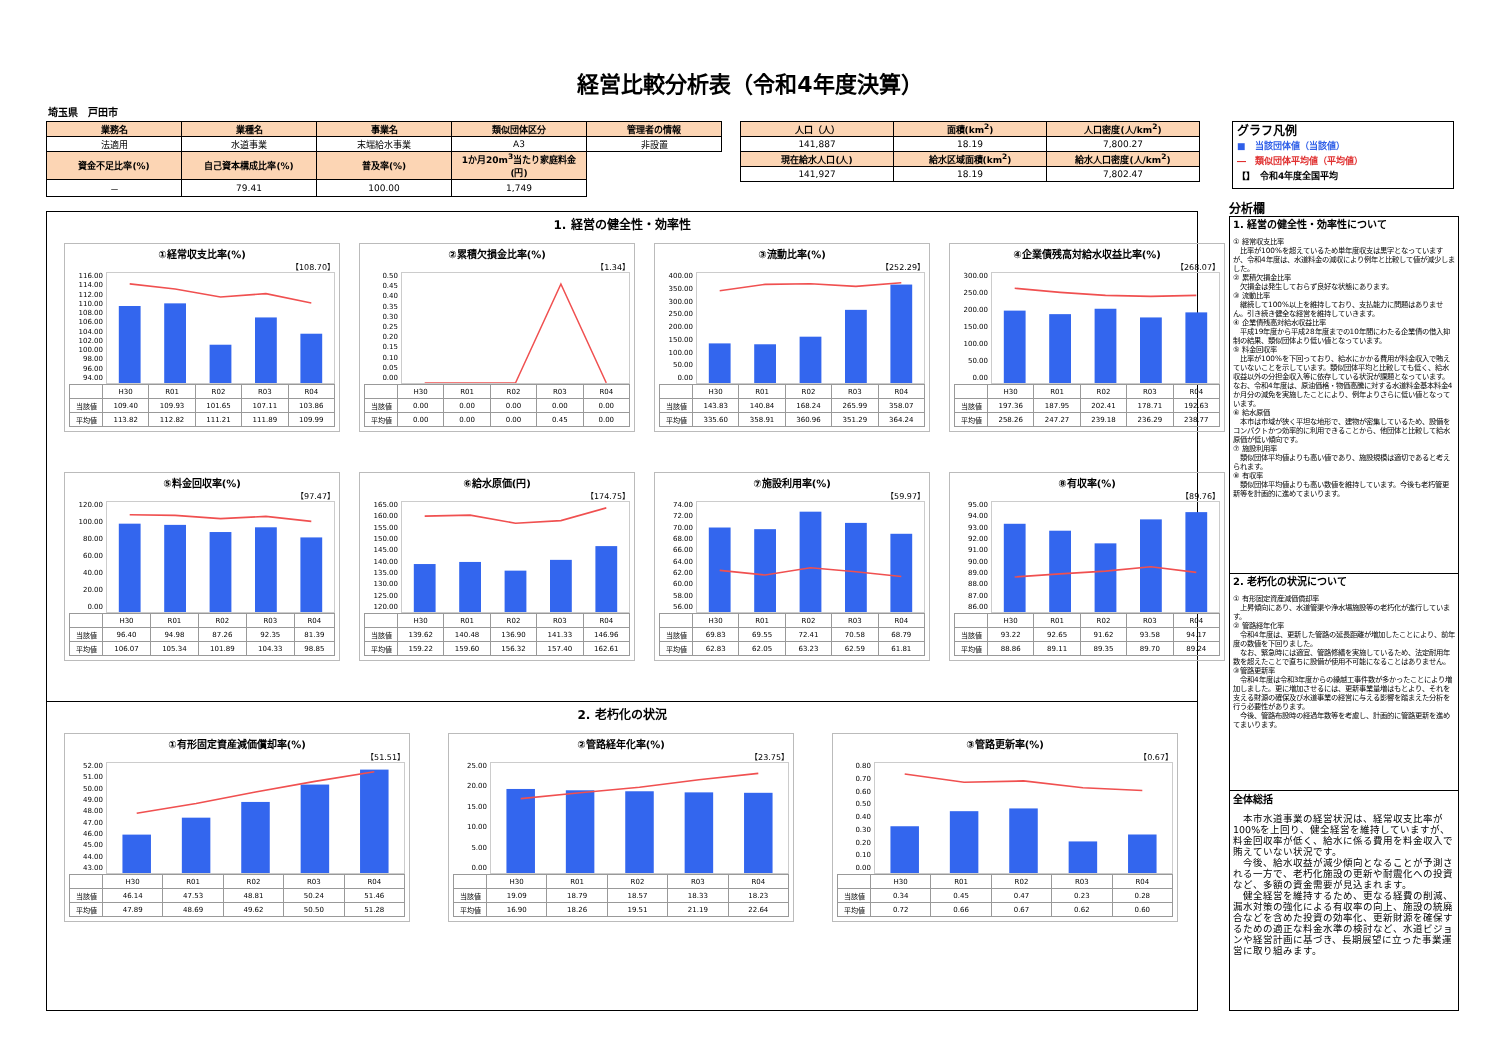経営比較分析表（令和4年度決算）
埼玉県　戸田市
| 業務名 | 業種名 | 事業名 | 類似団体区分 | 管理者の情報 |
| --- | --- | --- | --- | --- |
| 法適用 | 水道事業 | 末端給水事業 | A3 | 非設置 |
| 資金不足比率(%) | 自己資本構成比率(%) | 普及率(%) | 1か月20m<sup>3</sup>当たり家庭料金(円) | |
| － | 79.41 | 100.00 | 1,749 | |
| 人口（人） | 面積(km<sup>2</sup>) | 人口密度(人/km<sup>2</sup>) |
| --- | --- | --- |
| 141,887 | 18.19 | 7,800.27 |
| 現在給水人口(人) | 給水区域面積(km<sup>2</sup>) | 給水人口密度(人/km<sup>2</sup>) |
| 141,927 | 18.19 | 7,802.47 |
グラフ凡例
■　当該団体値（当該値）
―　類似団体平均値（平均値）
【】　令和4年度全国平均
1. 経営の健全性・効率性
①経常収支比率(%)
【108.70】
116.00
114.00
112.00
110.00
108.00
106.00
104.00
102.00
100.00
98.00
96.00
94.00
| | H30 | R01 | R02 | R03 | R04 |
| 当該値 | 109.40 | 109.93 | 101.65 | 107.11 | 103.86 |
| 平均値 | 113.82 | 112.82 | 111.21 | 111.89 | 109.99 |
②累積欠損金比率(%)
【1.34】
0.50
0.45
0.40
0.35
0.30
0.25
0.20
0.15
0.10
0.05
0.00
| | H30 | R01 | R02 | R03 | R04 |
| 当該値 | 0.00 | 0.00 | 0.00 | 0.00 | 0.00 |
| 平均値 | 0.00 | 0.00 | 0.00 | 0.45 | 0.00 |
③流動比率(%)
【252.29】
400.00
350.00
300.00
250.00
200.00
150.00
100.00
50.00
0.00
| | H30 | R01 | R02 | R03 | R04 |
| 当該値 | 143.83 | 140.84 | 168.24 | 265.99 | 358.07 |
| 平均値 | 335.60 | 358.91 | 360.96 | 351.29 | 364.24 |
④企業債残高対給水収益比率(%)
【268.07】
300.00
250.00
200.00
150.00
100.00
50.00
0.00
| | H30 | R01 | R02 | R03 | R04 |
| 当該値 | 197.36 | 187.95 | 202.41 | 178.71 | 192.63 |
| 平均値 | 258.26 | 247.27 | 239.18 | 236.29 | 238.77 |
⑤料金回収率(%)
【97.47】
120.00
100.00
80.00
60.00
40.00
20.00
0.00
| | H30 | R01 | R02 | R03 | R04 |
| 当該値 | 96.40 | 94.98 | 87.26 | 92.35 | 81.39 |
| 平均値 | 106.07 | 105.34 | 101.89 | 104.33 | 98.85 |
⑥給水原価(円)
【174.75】
165.00
160.00
155.00
150.00
145.00
140.00
135.00
130.00
125.00
120.00
| | H30 | R01 | R02 | R03 | R04 |
| 当該値 | 139.62 | 140.48 | 136.90 | 141.33 | 146.96 |
| 平均値 | 159.22 | 159.60 | 156.32 | 157.40 | 162.61 |
⑦施設利用率(%)
【59.97】
74.00
72.00
70.00
68.00
66.00
64.00
62.00
60.00
58.00
56.00
| | H30 | R01 | R02 | R03 | R04 |
| 当該値 | 69.83 | 69.55 | 72.41 | 70.58 | 68.79 |
| 平均値 | 62.83 | 62.05 | 63.23 | 62.59 | 61.81 |
⑧有収率(%)
【89.76】
95.00
94.00
93.00
92.00
91.00
90.00
89.00
88.00
87.00
86.00
| | H30 | R01 | R02 | R03 | R04 |
| 当該値 | 93.22 | 92.65 | 91.62 | 93.58 | 94.17 |
| 平均値 | 88.86 | 89.11 | 89.35 | 89.70 | 89.24 |
2. 老朽化の状況
①有形固定資産減価償却率(%)
【51.51】
52.00
51.00
50.00
49.00
48.00
47.00
46.00
45.00
44.00
43.00
| | H30 | R01 | R02 | R03 | R04 |
| 当該値 | 46.14 | 47.53 | 48.81 | 50.24 | 51.46 |
| 平均値 | 47.89 | 48.69 | 49.62 | 50.50 | 51.28 |
②管路経年化率(%)
【23.75】
25.00
20.00
15.00
10.00
5.00
0.00
| | H30 | R01 | R02 | R03 | R04 |
| 当該値 | 19.09 | 18.79 | 18.57 | 18.33 | 18.23 |
| 平均値 | 16.90 | 18.26 | 19.51 | 21.19 | 22.64 |
③管路更新率(%)
【0.67】
0.80
0.70
0.60
0.50
0.40
0.30
0.20
0.10
0.00
| | H30 | R01 | R02 | R03 | R04 |
| 当該値 | 0.34 | 0.45 | 0.47 | 0.23 | 0.28 |
| 平均値 | 0.72 | 0.66 | 0.67 | 0.62 | 0.60 |
分析欄
1. 経営の健全性・効率性について
① 経常収支比率
　比率が100%を超えているため単年度収支は黒字となっていますが、令和4年度は、水道料金の減収により例年と比較して値が減少しました。
② 累積欠損金比率
　欠損金は発生しておらず良好な状態にあります。
③ 流動比率
　継続して100%以上を維持しており、支払能力に問題はありません。引き続き健全な経営を維持していきます。
④ 企業債残高対給水収益比率
　平成19年度から平成28年度までの10年間にわたる企業債の借入抑制の結果、類似団体より低い値となっています。
⑤ 料金回収率
　比率が100%を下回っており、給水にかかる費用が料金収入で賄えていないことを示しています。類似団体平均と比較しても低く、給水収益以外の分担金収入等に依存している状況が課題となっています。なお、令和4年度は、原油価格・物価高騰に対する水道料金基本料金4か月分の減免を実施したことにより、例年よりさらに低い値となっています。
⑥ 給水原価
　本市は市域が狭く平坦な地形で、建物が密集しているため、設備をコンパクトかつ効率的に利用できることから、他団体と比較して給水原価が低い傾向です。
⑦ 施設利用率
　類似団体平均値よりも高い値であり、施設規模は適切であると考えられます。
⑧ 有収率
　類似団体平均値よりも高い数値を維持しています。今後も老朽管更新等を計画的に進めてまいります。
2. 老朽化の状況について
① 有形固定資産減価償却率
　上昇傾向にあり、水道管渠や浄水場施設等の老朽化が進行しています。
② 管路経年化率
　令和4年度は、更新した管路の延長距離が増加したことにより、前年度の数値を下回りました。
　なお、緊急時には適宜、管路修繕を実施しているため、法定耐用年数を超えたことで直ちに設備が使用不可能になることはありません。
③管路更新率
　令和4年度は令和3年度からの繰越工事件数が多かったことにより増加しました。更に増加させるには、更新事業量増はもとより、それを支える財源の確保及び水道事業の経営に与える影響を踏まえた分析を行う必要性があります。
　今後、管路布設時の経過年数等を考慮し、計画的に管路更新を進めてまいります。
全体総括
　本市水道事業の経営状況は、経常収支比率が100%を上回り、健全経営を維持していますが、料金回収率が低く、給水に係る費用を料金収入で賄えていない状況です。
　今後、給水収益が減少傾向となることが予測される一方で、老朽化施設の更新や耐震化への投資など、多額の資金需要が見込まれます。
　健全経営を維持するため、更なる経費の削減、漏水対策の強化による有収率の向上、施設の統廃合などを含めた投資の効率化、更新財源を確保するための適正な料金水準の検討など、水道ビジョンや経営計画に基づき、長期展望に立った事業運営に取り組みます。